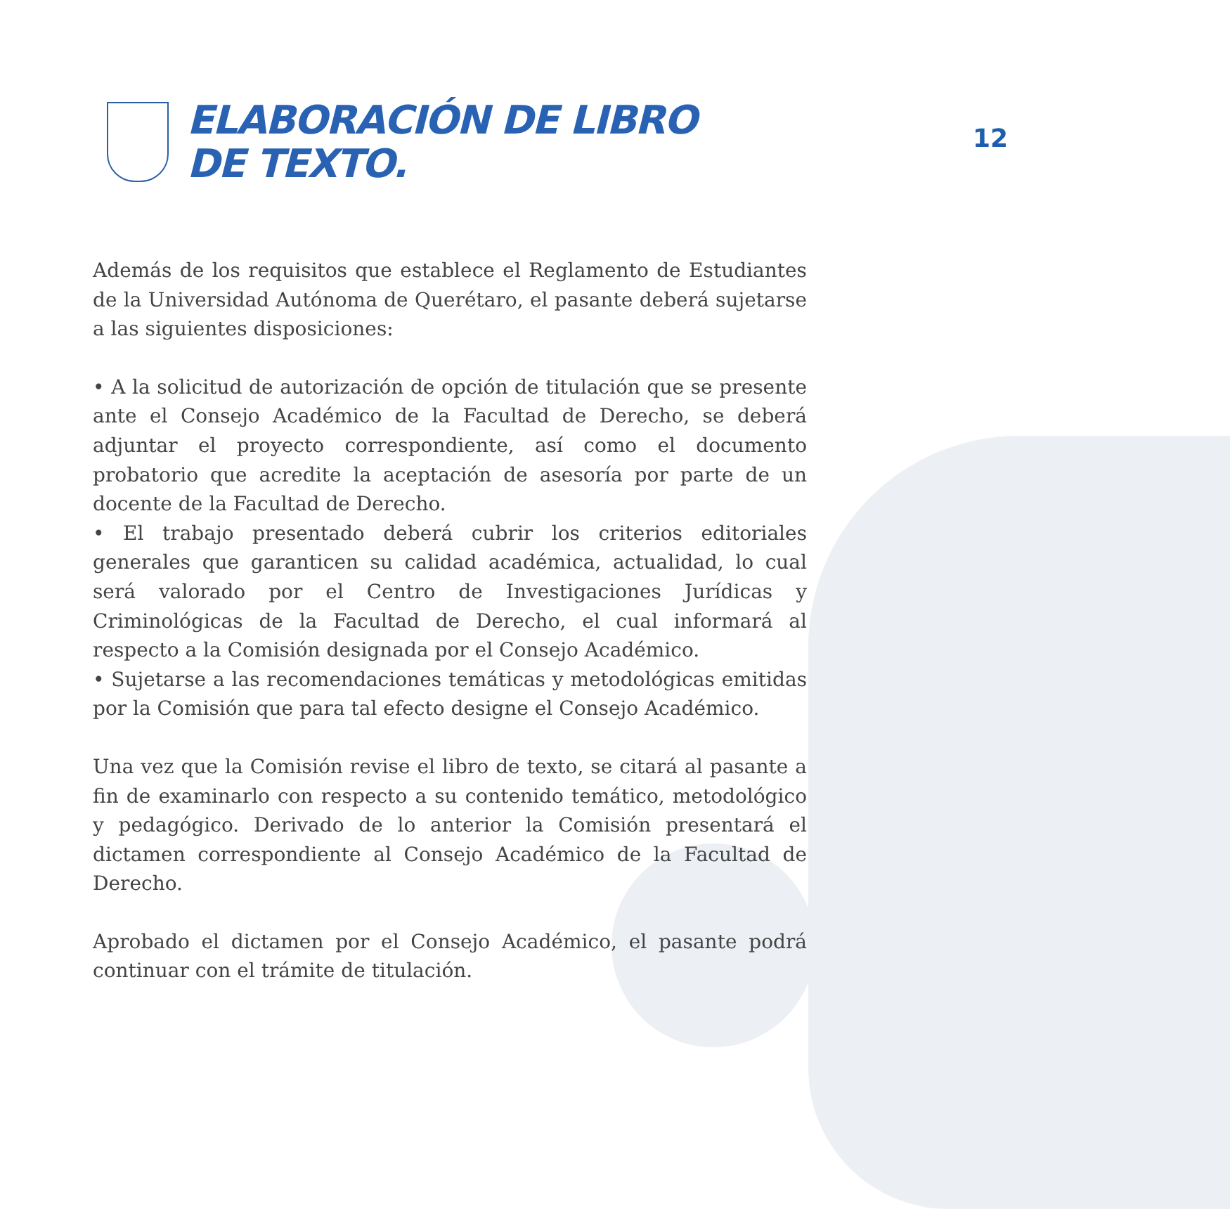12
ELABORACIÓN DE LIBRO
DE TEXTO.
Además de los requisitos que establece el Reglamento de Estudiantes de la Universidad Autónoma de Querétaro, el pasante deberá sujetarse a las siguientes disposiciones:
• A la solicitud de autorización de opción de titulación que se presente ante el Consejo Académico de la Facultad de Derecho, se deberá adjuntar el proyecto correspondiente, así como el documento probatorio que acredite la aceptación de asesoría por parte de un docente de la Facultad de Derecho.
• El trabajo presentado deberá cubrir los criterios editoriales generales que garanticen su calidad académica, actualidad, lo cual será valorado por el Centro de Investigaciones Jurídicas y Criminológicas de la Facultad de Derecho, el cual informará al respecto a la Comisión designada por el Consejo Académico.
• Sujetarse a las recomendaciones temáticas y metodológicas emitidas por la Comisión que para tal efecto designe el Consejo Académico.
Una vez que la Comisión revise el libro de texto, se citará al pasante a fin de examinarlo con respecto a su contenido temático, metodológico y pedagógico. Derivado de lo anterior la Comisión presentará el dictamen correspondiente al Consejo Académico de la Facultad de Derecho.
Aprobado el dictamen por el Consejo Académico, el pasante podrá continuar con el trámite de titulación.